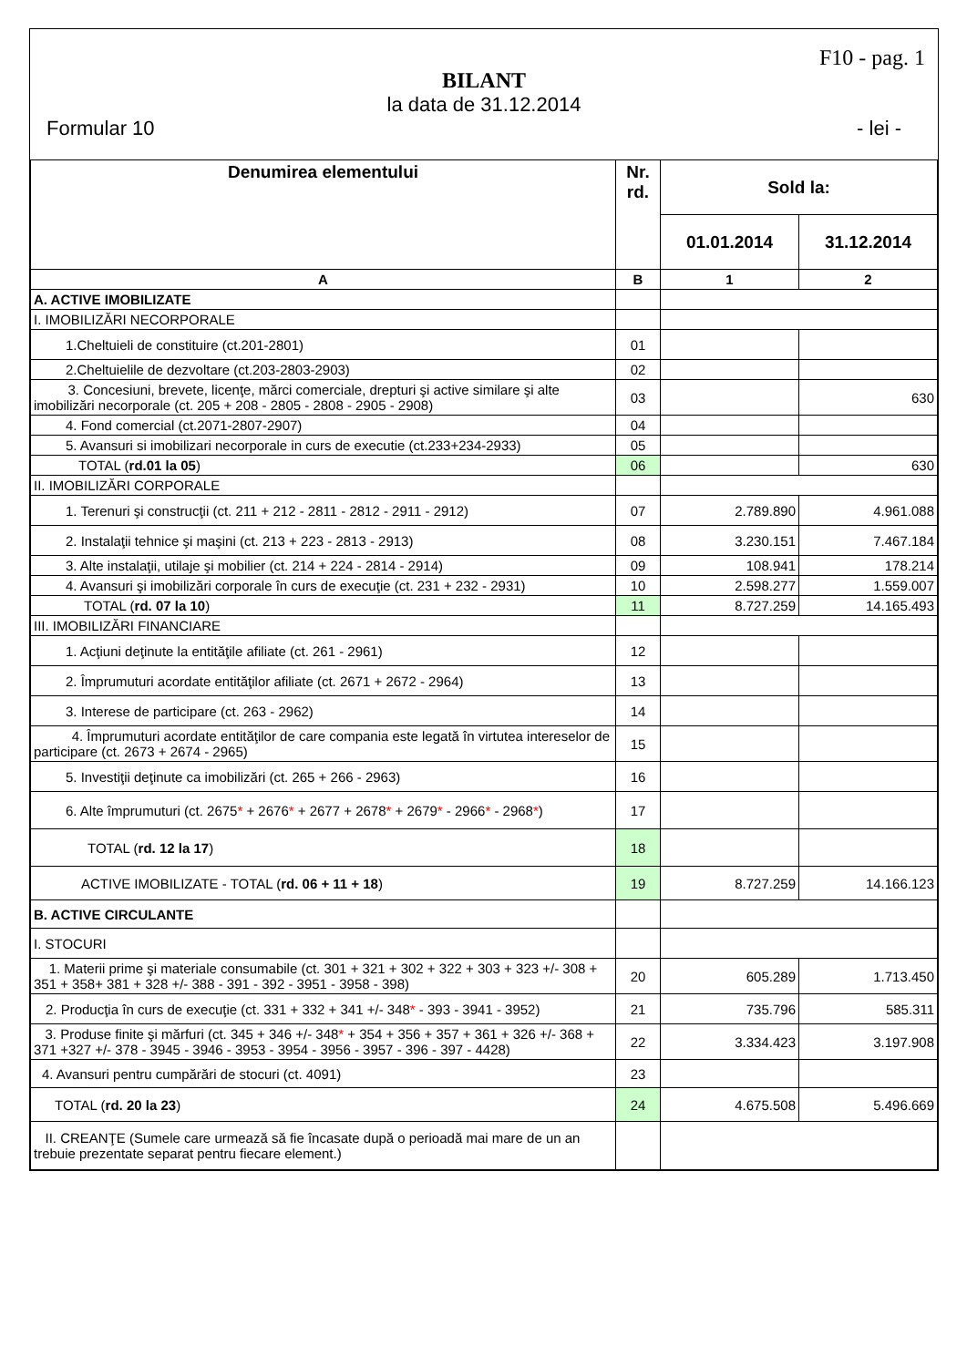F10 - pag. 1
BILANT
la data de 31.12.2014
Formular 10 - lei -
| Denumirea elementului | Nr. rd. | Sold la: | |
| --- | --- | --- | --- |
| | | 01.01.2014 | 31.12.2014 |
| A | B | 1 | 2 |
| A. ACTIVE IMOBILIZATE | | | |
| I. IMOBILIZĂRI NECORPORALE | | | |
| 1.Cheltuieli de constituire (ct.201-2801) | 01 | | |
| 2.Cheltuielile de dezvoltare (ct.203-2803-2903) | 02 | | |
| 3. Concesiuni, brevete, licenţe, mărci comerciale, drepturi şi active similare şi alte imobilizări necorporale (ct. 205 + 208 - 2805 - 2808 - 2905 - 2908) | 03 | | 630 |
| 4. Fond comercial (ct.2071-2807-2907) | 04 | | |
| 5. Avansuri si imobilizari necorporale in curs de executie (ct.233+234-2933) | 05 | | |
| TOTAL ( rd.01 la 05 ) | 06 | | 630 |
| II. IMOBILIZĂRI CORPORALE | | | |
| 1. Terenuri şi construcţii (ct. 211 + 212 - 2811 - 2812 - 2911 - 2912) | 07 | 2.789.890 | 4.961.088 |
| 2. Instalaţii tehnice şi maşini (ct. 213 + 223 - 2813 - 2913) | 08 | 3.230.151 | 7.467.184 |
| 3. Alte instalaţii, utilaje şi mobilier (ct. 214 + 224 - 2814 - 2914) | 09 | 108.941 | 178.214 |
| 4. Avansuri şi imobilizări corporale în curs de execuţie (ct. 231 + 232 - 2931) | 10 | 2.598.277 | 1.559.007 |
| TOTAL ( rd. 07 la 10 ) | 11 | 8.727.259 | 14.165.493 |
| III. IMOBILIZĂRI FINANCIARE | | | |
| 1. Acţiuni deţinute la entităţile afiliate (ct. 261 - 2961) | 12 | | |
| 2. Împrumuturi acordate entităţilor afiliate (ct. 2671 + 2672 - 2964) | 13 | | |
| 3. Interese de participare (ct. 263 - 2962) | 14 | | |
| 4. Împrumuturi acordate entităţilor de care compania este legată în virtutea intereselor de participare (ct. 2673 + 2674 - 2965) | 15 | | |
| 5. Investiţii deţinute ca imobilizări (ct. 265 + 266 - 2963) | 16 | | |
| 6. Alte împrumuturi (ct. 2675 * + 2676 * + 2677 + 2678 * + 2679 * - 2966 * - 2968 * ) | 17 | | |
| TOTAL ( rd. 12 la 17 ) | 18 | | |
| ACTIVE IMOBILIZATE - TOTAL ( rd. 06 + 11 + 18 ) | 19 | 8.727.259 | 14.166.123 |
| B. ACTIVE CIRCULANTE | | | |
| I. STOCURI | | | |
| 1. Materii prime şi materiale consumabile (ct. 301 + 321 + 302 + 322 + 303 + 323 +/- 308 + 351 + 358+ 381 + 328 +/- 388 - 391 - 392 - 3951 - 3958 - 398) | 20 | 605.289 | 1.713.450 |
| 2. Producţia în curs de execuţie (ct. 331 + 332 + 341 +/- 348 * - 393 - 3941 - 3952) | 21 | 735.796 | 585.311 |
| 3. Produse finite şi mărfuri (ct. 345 + 346 +/- 348 * + 354 + 356 + 357 + 361 + 326 +/- 368 + 371 +327 +/- 378 - 3945 - 3946 - 3953 - 3954 - 3956 - 3957 - 396 - 397 - 4428) | 22 | 3.334.423 | 3.197.908 |
| 4. Avansuri pentru cumpărări de stocuri (ct. 4091) | 23 | | |
| TOTAL ( rd. 20 la 23 ) | 24 | 4.675.508 | 5.496.669 |
| II. CREANŢE (Sumele care urmează să fie încasate după o perioadă mai mare de un an trebuie prezentate separat pentru fiecare element.) | | | |